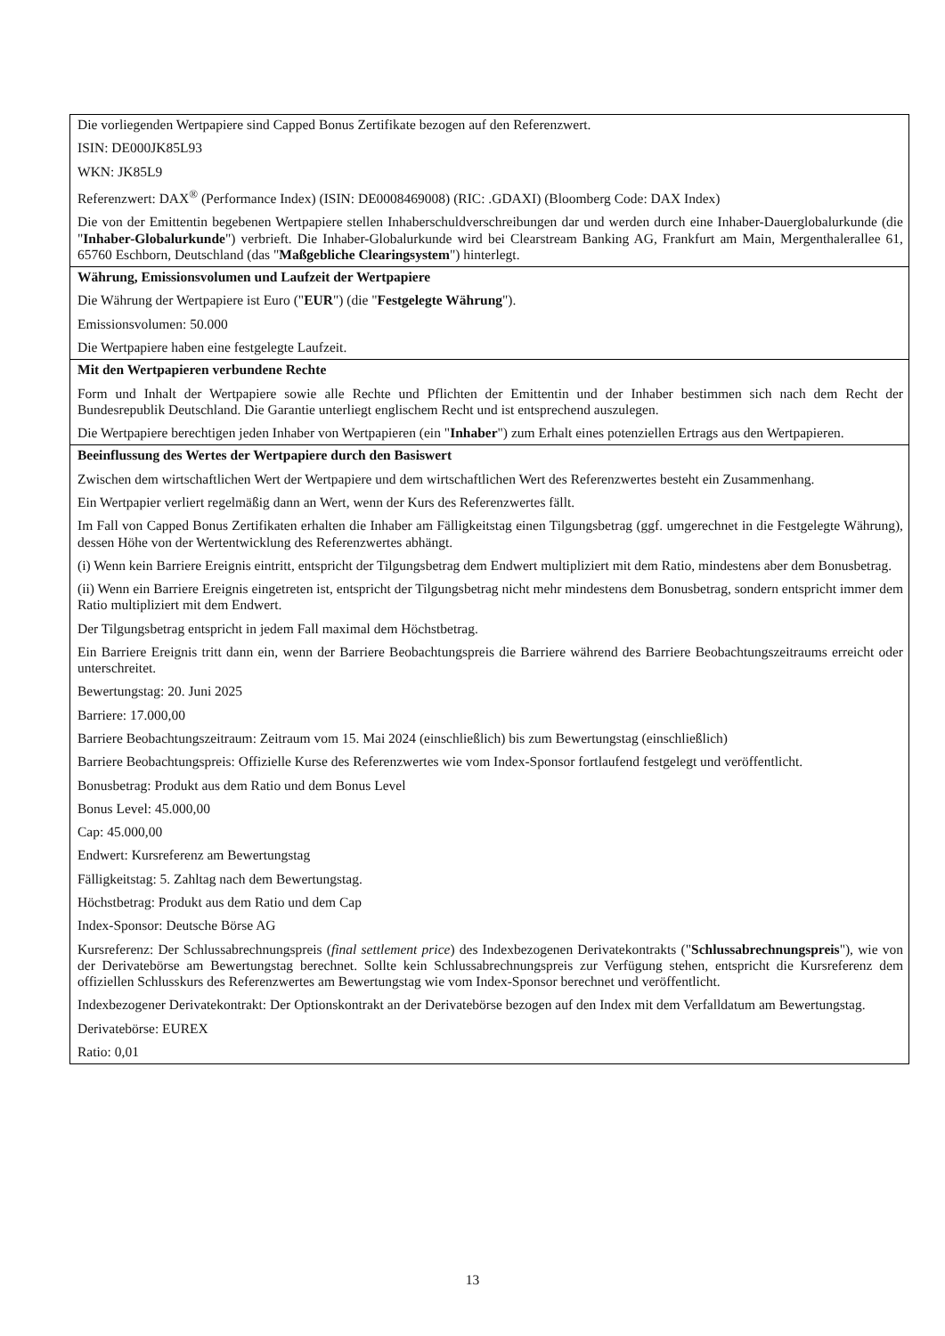| Die vorliegenden Wertpapiere sind Capped Bonus Zertifikate bezogen auf den Referenzwert. ISIN: DE000JK85L93 WKN: JK85L9 Referenzwert: DAX<sup>®</sup> (Performance Index) (ISIN: DE0008469008) (RIC: .GDAXI) (Bloomberg Code: DAX Index) Die von der Emittentin begebenen Wertpapiere stellen Inhaberschuldverschreibungen dar und werden durch eine Inhaber-Dauerglobalurkunde (die " Inhaber-Globalurkunde ") verbrieft. Die Inhaber-Globalurkunde wird bei Clearstream Banking AG, Frankfurt am Main, Mergenthalerallee 61, 65760 Eschborn, Deutschland (das " Maßgebliche Clearingsystem ") hinterlegt. |
| Währung, Emissionsvolumen und Laufzeit der Wertpapiere Die Währung der Wertpapiere ist Euro (" EUR ") (die " Festgelegte Währung "). Emissionsvolumen: 50.000 Die Wertpapiere haben eine festgelegte Laufzeit. |
| Mit den Wertpapieren verbundene Rechte Form und Inhalt der Wertpapiere sowie alle Rechte und Pflichten der Emittentin und der Inhaber bestimmen sich nach dem Recht der Bundesrepublik Deutschland. Die Garantie unterliegt englischem Recht und ist entsprechend auszulegen. Die Wertpapiere berechtigen jeden Inhaber von Wertpapieren (ein " Inhaber ") zum Erhalt eines potenziellen Ertrags aus den Wertpapieren. |
| Beeinflussung des Wertes der Wertpapiere durch den Basiswert Zwischen dem wirtschaftlichen Wert der Wertpapiere und dem wirtschaftlichen Wert des Referenzwertes besteht ein Zusammenhang. Ein Wertpapier verliert regelmäßig dann an Wert, wenn der Kurs des Referenzwertes fällt. Im Fall von Capped Bonus Zertifikaten erhalten die Inhaber am Fälligkeitstag einen Tilgungsbetrag (ggf. umgerechnet in die Festgelegte Währung), dessen Höhe von der Wertentwicklung des Referenzwertes abhängt. (i) Wenn kein Barriere Ereignis eintritt, entspricht der Tilgungsbetrag dem Endwert multipliziert mit dem Ratio, mindestens aber dem Bonusbetrag. (ii) Wenn ein Barriere Ereignis eingetreten ist, entspricht der Tilgungsbetrag nicht mehr mindestens dem Bonusbetrag, sondern entspricht immer dem Ratio multipliziert mit dem Endwert. Der Tilgungsbetrag entspricht in jedem Fall maximal dem Höchstbetrag. Ein Barriere Ereignis tritt dann ein, wenn der Barriere Beobachtungspreis die Barriere während des Barriere Beobachtungszeitraums erreicht oder unterschreitet. Bewertungstag: 20. Juni 2025 Barriere: 17.000,00 Barriere Beobachtungszeitraum: Zeitraum vom 15. Mai 2024 (einschließlich) bis zum Bewertungstag (einschließlich) Barriere Beobachtungspreis: Offizielle Kurse des Referenzwertes wie vom Index-Sponsor fortlaufend festgelegt und veröffentlicht. Bonusbetrag: Produkt aus dem Ratio und dem Bonus Level Bonus Level: 45.000,00 Cap: 45.000,00 Endwert: Kursreferenz am Bewertungstag Fälligkeitstag: 5. Zahltag nach dem Bewertungstag. Höchstbetrag: Produkt aus dem Ratio und dem Cap Index-Sponsor: Deutsche Börse AG Kursreferenz: Der Schlussabrechnungspreis ( final settlement price ) des Indexbezogenen Derivatekontrakts (" Schlussabrechnungspreis "), wie von der Derivatebörse am Bewertungstag berechnet. Sollte kein Schlussabrechnungspreis zur Verfügung stehen, entspricht die Kursreferenz dem offiziellen Schlusskurs des Referenzwertes am Bewertungstag wie vom Index-Sponsor berechnet und veröffentlicht. Indexbezogener Derivatekontrakt: Der Optionskontrakt an der Derivatebörse bezogen auf den Index mit dem Verfalldatum am Bewertungstag. Derivatebörse: EUREX Ratio: 0,01 |
13